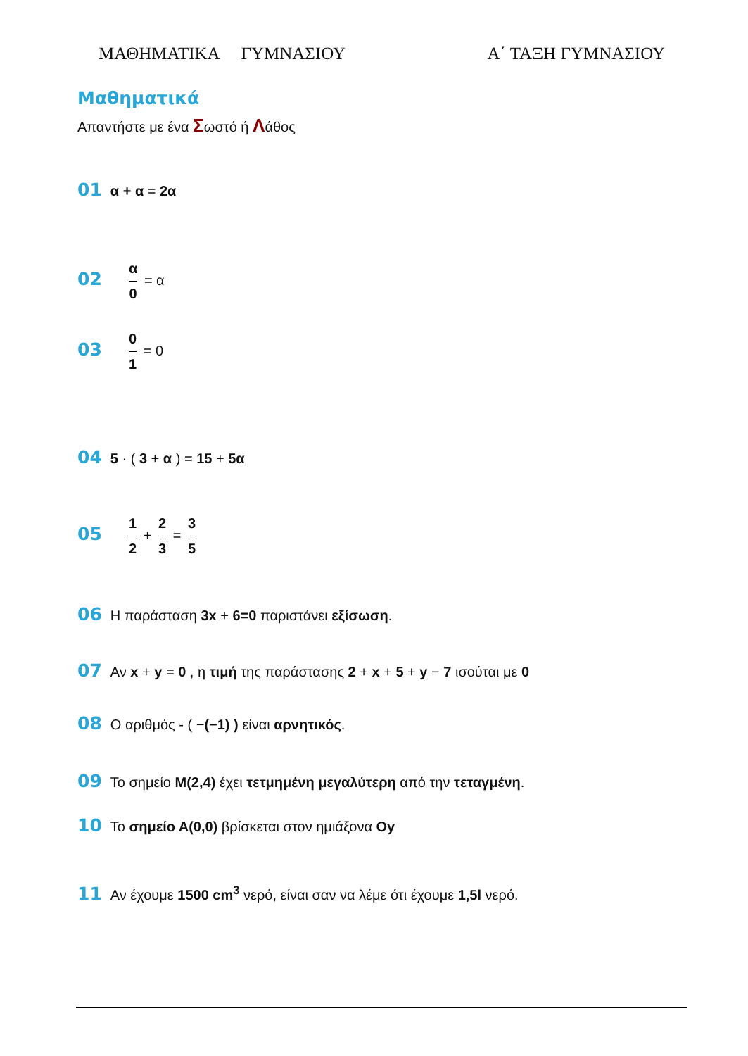ΜΑΘΗΜΑΤΙΚΑ ΓΥΜΝΑΣΙΟΥ Α΄ ΤΑΞΗ ΓΥΜΝΑΣΙΟΥ
Μαθηματικά
Απαντήστε με ένα Σωστό ή Λάθος
01 α + α = 2α
02 α 0 = α
03 0 1 = 0
04 5 · ( 3 + α ) = 15 + 5α
05 1 2 + 2 3 = 3 5
06 Η παράσταση 3x + 6=0 παριστάνει εξίσωση.
07 Αν x + y = 0 , η τιμή της παράστασης 2 + x + 5 + y − 7 ισούται με 0
08 Ο αριθμός - ( −(−1) ) είναι αρνητικός.
09 Το σημείο Μ(2,4) έχει τετμημένη μεγαλύτερη από την τεταγμένη.
10 Το σημείο Α(0,0) βρίσκεται στον ημιάξονα Oy
11 Αν έχουμε 1500 cm<sup>3</sup> νερό, είναι σαν να λέμε ότι έχουμε 1,5l νερό.